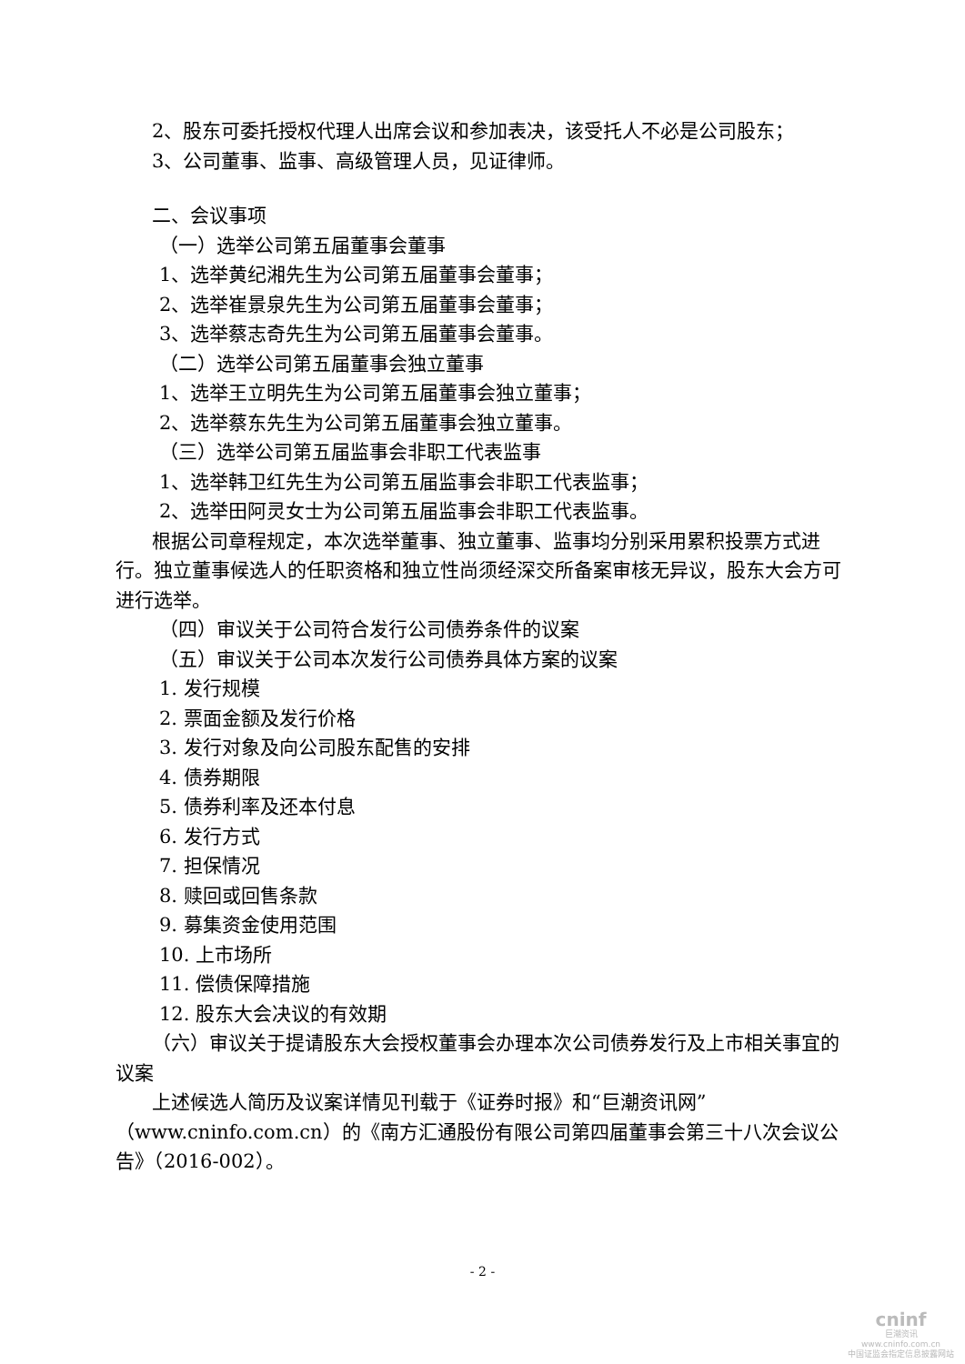2、股东可委托授权代理人出席会议和参加表决，该受托人不必是公司股东；
3、公司董事、监事、高级管理人员，见证律师。
二、会议事项
（一）选举公司第五届董事会董事
1、选举黄纪湘先生为公司第五届董事会董事；
2、选举崔景泉先生为公司第五届董事会董事；
3、选举蔡志奇先生为公司第五届董事会董事。
（二）选举公司第五届董事会独立董事
1、选举王立明先生为公司第五届董事会独立董事；
2、选举蔡东先生为公司第五届董事会独立董事。
（三）选举公司第五届监事会非职工代表监事
1、选举韩卫红先生为公司第五届监事会非职工代表监事；
2、选举田阿灵女士为公司第五届监事会非职工代表监事。
根据公司章程规定，本次选举董事、独立董事、监事均分别采用累积投票方式进行。独立董事候选人的任职资格和独立性尚须经深交所备案审核无异议，股东大会方可进行选举。
（四）审议关于公司符合发行公司债券条件的议案
（五）审议关于公司本次发行公司债券具体方案的议案
1. 发行规模
2. 票面金额及发行价格
3. 发行对象及向公司股东配售的安排
4. 债券期限
5. 债券利率及还本付息
6. 发行方式
7. 担保情况
8. 赎回或回售条款
9. 募集资金使用范围
10. 上市场所
11. 偿债保障措施
12. 股东大会决议的有效期
（六）审议关于提请股东大会授权董事会办理本次公司债券发行及上市相关事宜的议案
上述候选人简历及议案详情见刊载于《证券时报》和“巨潮资讯网”（www.cninfo.com.cn）的《南方汇通股份有限公司第四届董事会第三十八次会议公告》（2016-002）。
- 2 -
cninf
巨潮资讯
www.cninfo.com.cn
中国证监会指定信息披露网站